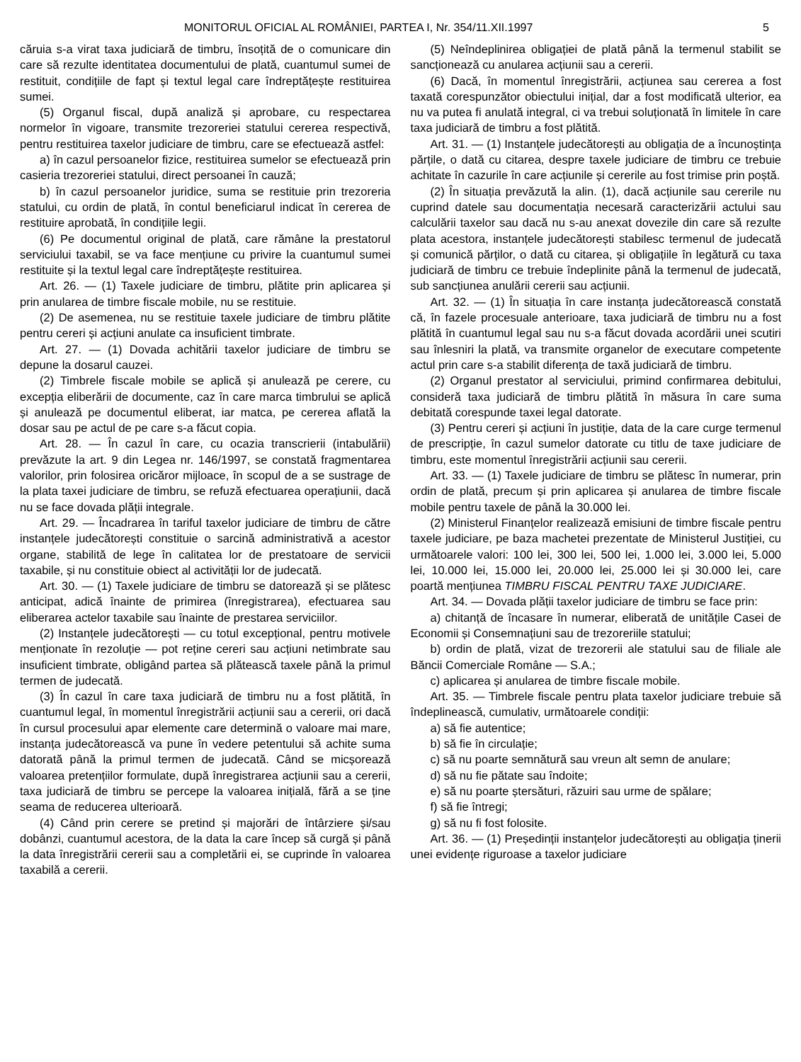MONITORUL OFICIAL AL ROMÂNIEI, PARTEA I, Nr. 354/11.XII.1997 5
căruia s-a virat taxa judiciară de timbru, însoțită de o comunicare din care să rezulte identitatea documentului de plată, cuantumul sumei de restituit, condițiile de fapt și textul legal care îndreptățește restituirea sumei.
(5) Organul fiscal, după analiză și aprobare, cu respectarea normelor în vigoare, transmite trezoreriei statului cererea respectivă, pentru restituirea taxelor judiciare de timbru, care se efectuează astfel:
a) în cazul persoanelor fizice, restituirea sumelor se efectuează prin casieria trezoreriei statului, direct persoanei în cauză;
b) în cazul persoanelor juridice, suma se restituie prin trezoreria statului, cu ordin de plată, în contul beneficiarul indicat în cererea de restituire aprobată, în condițiile legii.
(6) Pe documentul original de plată, care rămâne la prestatorul serviciului taxabil, se va face mențiune cu privire la cuantumul sumei restituite și la textul legal care îndreptățește restituirea.
Art. 26. — (1) Taxele judiciare de timbru, plătite prin aplicarea și prin anularea de timbre fiscale mobile, nu se restituie.
(2) De asemenea, nu se restituie taxele judiciare de timbru plătite pentru cereri și acțiuni anulate ca insuficient timbrate.
Art. 27. — (1) Dovada achitării taxelor judiciare de timbru se depune la dosarul cauzei.
(2) Timbrele fiscale mobile se aplică și anulează pe cerere, cu excepția eliberării de documente, caz în care marca timbrului se aplică și anulează pe documentul eliberat, iar matca, pe cererea aflată la dosar sau pe actul de pe care s-a făcut copia.
Art. 28. — În cazul în care, cu ocazia transcrierii (intabulării) prevăzute la art. 9 din Legea nr. 146/1997, se constată fragmentarea valorilor, prin folosirea oricăror mijloace, în scopul de a se sustrage de la plata taxei judiciare de timbru, se refuză efectuarea operațiunii, dacă nu se face dovada plății integrale.
Art. 29. — Încadrarea în tariful taxelor judiciare de timbru de către instanțele judecătorești constituie o sarcină administrativă a acestor organe, stabilită de lege în calitatea lor de prestatoare de servicii taxabile, și nu constituie obiect al activității lor de judecată.
Art. 30. — (1) Taxele judiciare de timbru se datorează și se plătesc anticipat, adică înainte de primirea (înregistrarea), efectuarea sau eliberarea actelor taxabile sau înainte de prestarea serviciilor.
(2) Instanțele judecătorești — cu totul excepțional, pentru motivele menționate în rezoluție — pot reține cereri sau acțiuni netimbrate sau insuficient timbrate, obligând partea să plătească taxele până la primul termen de judecată.
(3) În cazul în care taxa judiciară de timbru nu a fost plătită, în cuantumul legal, în momentul înregistrării acțiunii sau a cererii, ori dacă în cursul procesului apar elemente care determină o valoare mai mare, instanța judecătorească va pune în vedere petentului să achite suma datorată până la primul termen de judecată. Când se micșorează valoarea pretențiilor formulate, după înregistrarea acțiunii sau a cererii, taxa judiciară de timbru se percepe la valoarea inițială, fără a se ține seama de reducerea ulterioară.
(4) Când prin cerere se pretind și majorări de întârziere și/sau dobânzi, cuantumul acestora, de la data la care încep să curgă și până la data înregistrării cererii sau a completării ei, se cuprinde în valoarea taxabilă a cererii.
(5) Neîndeplinirea obligației de plată până la termenul stabilit se sancționează cu anularea acțiunii sau a cererii.
(6) Dacă, în momentul înregistrării, acțiunea sau cererea a fost taxată corespunzător obiectului inițial, dar a fost modificată ulterior, ea nu va putea fi anulată integral, ci va trebui soluționată în limitele în care taxa judiciară de timbru a fost plătită.
Art. 31. — (1) Instanțele judecătorești au obligația de a încunoștința părțile, o dată cu citarea, despre taxele judiciare de timbru ce trebuie achitate în cazurile în care acțiunile și cererile au fost trimise prin poștă.
(2) În situația prevăzută la alin. (1), dacă acțiunile sau cererile nu cuprind datele sau documentația necesară caracterizării actului sau calculării taxelor sau dacă nu s-au anexat dovezile din care să rezulte plata acestora, instanțele judecătorești stabilesc termenul de judecată și comunică părților, o dată cu citarea, și obligațiile în legătură cu taxa judiciară de timbru ce trebuie îndeplinite până la termenul de judecată, sub sancțiunea anulării cererii sau acțiunii.
Art. 32. — (1) În situația în care instanța judecătorească constată că, în fazele procesuale anterioare, taxa judiciară de timbru nu a fost plătită în cuantumul legal sau nu s-a făcut dovada acordării unei scutiri sau înlesniri la plată, va transmite organelor de executare competente actul prin care s-a stabilit diferența de taxă judiciară de timbru.
(2) Organul prestator al serviciului, primind confirmarea debitului, consideră taxa judiciară de timbru plătită în măsura în care suma debitată corespunde taxei legal datorate.
(3) Pentru cereri și acțiuni în justiție, data de la care curge termenul de prescripție, în cazul sumelor datorate cu titlu de taxe judiciare de timbru, este momentul înregistrării acțiunii sau cererii.
Art. 33. — (1) Taxele judiciare de timbru se plătesc în numerar, prin ordin de plată, precum și prin aplicarea și anularea de timbre fiscale mobile pentru taxele de până la 30.000 lei.
(2) Ministerul Finanțelor realizează emisiuni de timbre fiscale pentru taxele judiciare, pe baza machetei prezentate de Ministerul Justiției, cu următoarele valori: 100 lei, 300 lei, 500 lei, 1.000 lei, 3.000 lei, 5.000 lei, 10.000 lei, 15.000 lei, 20.000 lei, 25.000 lei și 30.000 lei, care poartă mențiunea TIMBRU FISCAL PENTRU TAXE JUDICIARE.
Art. 34. — Dovada plății taxelor judiciare de timbru se face prin:
a) chitanță de încasare în numerar, eliberată de unitățile Casei de Economii și Consemnațiuni sau de trezoreriile statului;
b) ordin de plată, vizat de trezorerii ale statului sau de filiale ale Băncii Comerciale Române — S.A.;
c) aplicarea și anularea de timbre fiscale mobile.
Art. 35. — Timbrele fiscale pentru plata taxelor judiciare trebuie să îndeplinească, cumulativ, următoarele condiții:
a) să fie autentice;
b) să fie în circulație;
c) să nu poarte semnătură sau vreun alt semn de anulare;
d) să nu fie pătate sau îndoite;
e) să nu poarte ștersături, răzuiri sau urme de spălare;
f) să fie întregi;
g) să nu fi fost folosite.
Art. 36. — (1) Președinții instanțelor judecătorești au obligația ținerii unei evidențe riguroase a taxelor judiciare